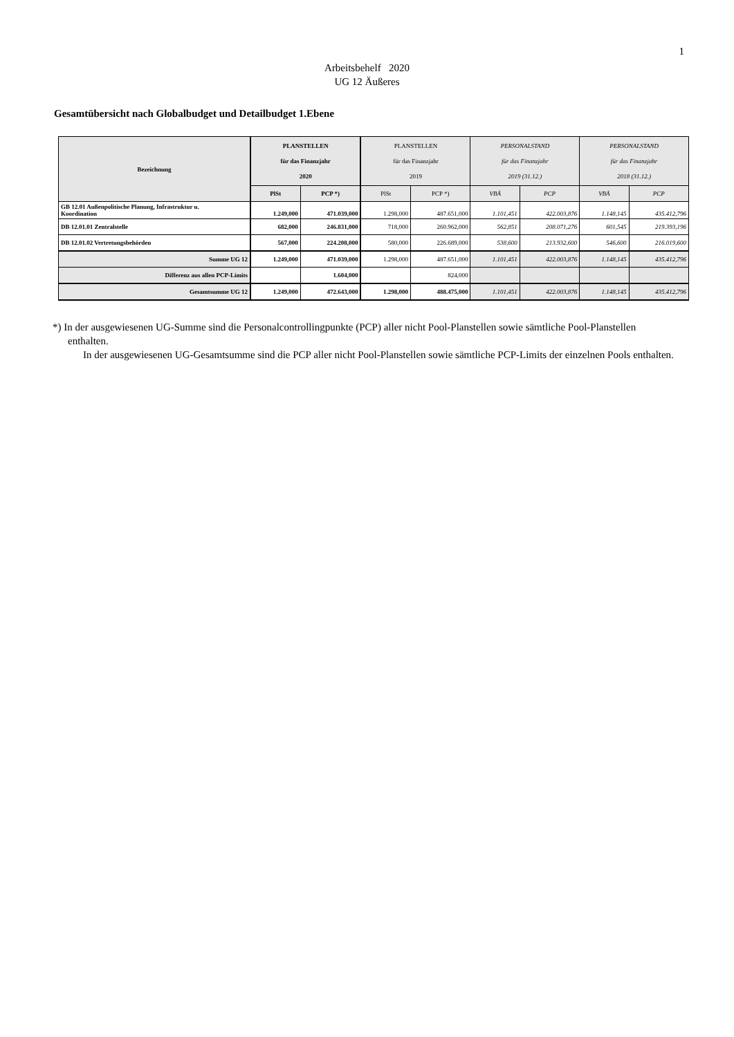1
Arbeitsbehelf 2020
UG 12 Äußeres
Gesamtübersicht nach Globalbudget und Detailbudget 1.Ebene
| Bezeichnung | PLANSTELLEN für das Finanzjahr 2020 | | PLANSTELLEN für das Finanzjahr 2019 | | PERSONALSTAND für das Finanzjahr 2019 (31.12.) | | PERSONALSTAND für das Finanzjahr 2018 (31.12.) | |
| --- | --- | --- | --- | --- | --- | --- | --- | --- |
| | PlSt | PCP *) | PlSt | PCP *) | VBÄ | PCP | VBÄ | PCP |
| GB 12.01 Außenpolitische Planung, Infrastruktur u. Koordination | 1.249,000 | 471.039,000 | 1.298,000 | 487.651,000 | 1.101,451 | 422.003,876 | 1.148,145 | 435.412,796 |
| DB 12.01.01 Zentralstelle | 682,000 | 246.831,000 | 718,000 | 260.962,000 | 562,851 | 208.071,276 | 601,545 | 219.393,196 |
| DB 12.01.02 Vertretungsbehörden | 567,000 | 224.208,000 | 580,000 | 226.689,000 | 538,600 | 213.932,600 | 546,600 | 216.019,600 |
| Summe UG 12 | 1.249,000 | 471.039,000 | 1.298,000 | 487.651,000 | 1.101,451 | 422.003,876 | 1.148,145 | 435.412,796 |
| Differenz aus allen PCP-Limits | | 1.604,000 | | 824,000 | | | | |
| Gesamtsumme UG 12 | 1.249,000 | 472.643,000 | 1.298,000 | 488.475,000 | 1.101,451 | 422.003,876 | 1.148,145 | 435.412,796 |
*) In der ausgewiesenen UG-Summe sind die Personalcontrollingpunkte (PCP) aller nicht Pool-Planstellen sowie sämtliche Pool-Planstellen enthalten.
In der ausgewiesenen UG-Gesamtsumme sind die PCP aller nicht Pool-Planstellen sowie sämtliche PCP-Limits der einzelnen Pools enthalten.